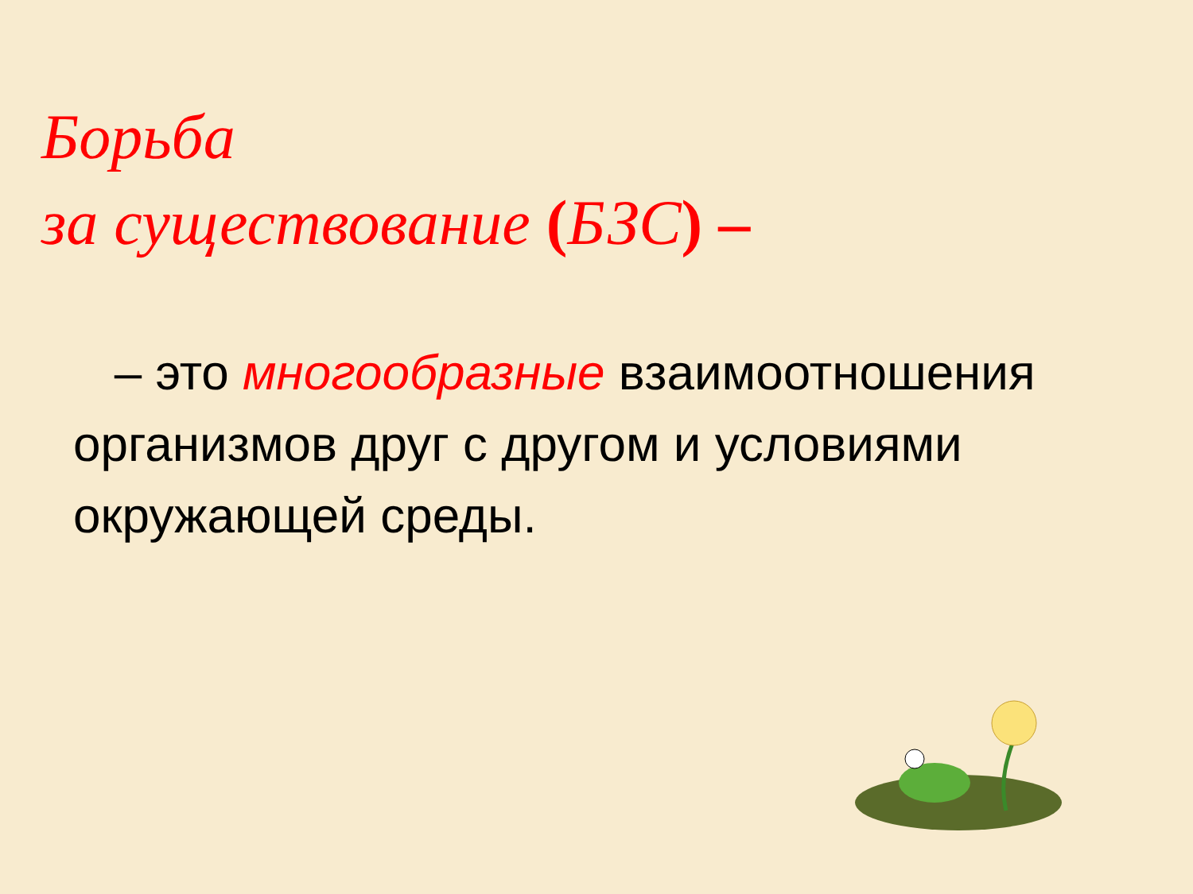Борьба
за существование (БЗС) –
– это многообразные взаимоотношения организмов друг с другом и условиями окружающей среды.